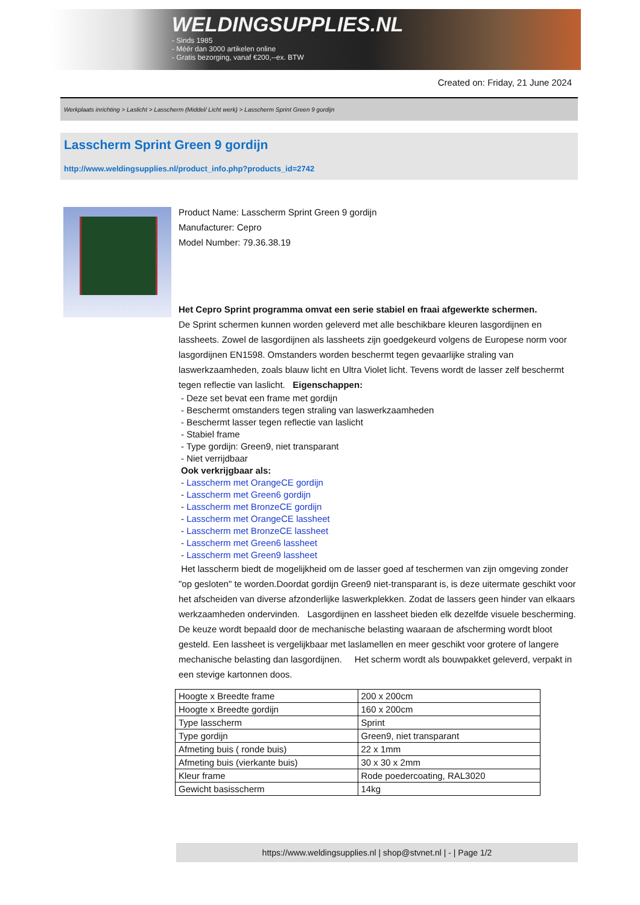WELDINGSUPPLIES.NL
- Sinds 1985
- Méér dan 3000 artikelen online
- Gratis bezorging, vanaf €200,--ex. BTW
Created on: Friday, 21 June 2024
Werkplaats inrichting > Laslicht > Lasscherm (Middel/ Licht werk) > Lasscherm Sprint Green 9 gordijn
Lasscherm Sprint Green 9 gordijn
http://www.weldingsupplies.nl/product_info.php?products_id=2742
Product Name: Lasscherm Sprint Green 9 gordijn
Manufacturer: Cepro
Model Number: 79.36.38.19
Het Cepro Sprint programma omvat een serie stabiel en fraai afgewerkte schermen.
De Sprint schermen kunnen worden geleverd met alle beschikbare kleuren lasgordijnen en lassheets. Zowel de lasgordijnen als lassheets zijn goedgekeurd volgens de Europese norm voor lasgordijnen EN1598. Omstanders worden beschermt tegen gevaarlijke straling van laswerkzaamheden, zoals blauw licht en Ultra Violet licht. Tevens wordt de lasser zelf beschermt tegen reflectie van laslicht. Eigenschappen:
- Deze set bevat een frame met gordijn
- Beschermt omstanders tegen straling van laswerkzaamheden
- Beschermt lasser tegen reflectie van laslicht
- Stabiel frame
- Type gordijn: Green9, niet transparant
- Niet verrijdbaar
Ook verkrijgbaar als:
- Lasscherm met OrangeCE gordijn
- Lasscherm met Green6 gordijn
- Lasscherm met BronzeCE gordijn
- Lasscherm met OrangeCE lassheet
- Lasscherm met BronzeCE lassheet
- Lasscherm met Green6 lassheet
- Lasscherm met Green9 lassheet
Het lasscherm biedt de mogelijkheid om de lasser goed af teschermen van zijn omgeving zonder "op gesloten" te worden.Doordat gordijn Green9 niet-transparant is, is deze uitermate geschikt voor het afscheiden van diverse afzonderlijke laswerkplekken. Zodat de lassers geen hinder van elkaars werkzaamheden ondervinden. Lasgordijnen en lassheet bieden elk dezelfde visuele bescherming. De keuze wordt bepaald door de mechanische belasting waaraan de afscherming wordt bloot gesteld. Een lassheet is vergelijkbaar met laslamellen en meer geschikt voor grotere of langere mechanische belasting dan lasgordijnen. Het scherm wordt als bouwpakket geleverd, verpakt in een stevige kartonnen doos.
| Hoogte x Breedte frame | 200 x 200cm |
| Hoogte x Breedte gordijn | 160 x 200cm |
| Type lasscherm | Sprint |
| Type gordijn | Green9, niet transparant |
| Afmeting buis ( ronde buis) | 22 x 1mm |
| Afmeting buis (vierkante buis) | 30 x 30 x 2mm |
| Kleur frame | Rode poedercoating, RAL3020 |
| Gewicht basisscherm | 14kg |
https://www.weldingsupplies.nl | shop@stvnet.nl | - | Page 1/2